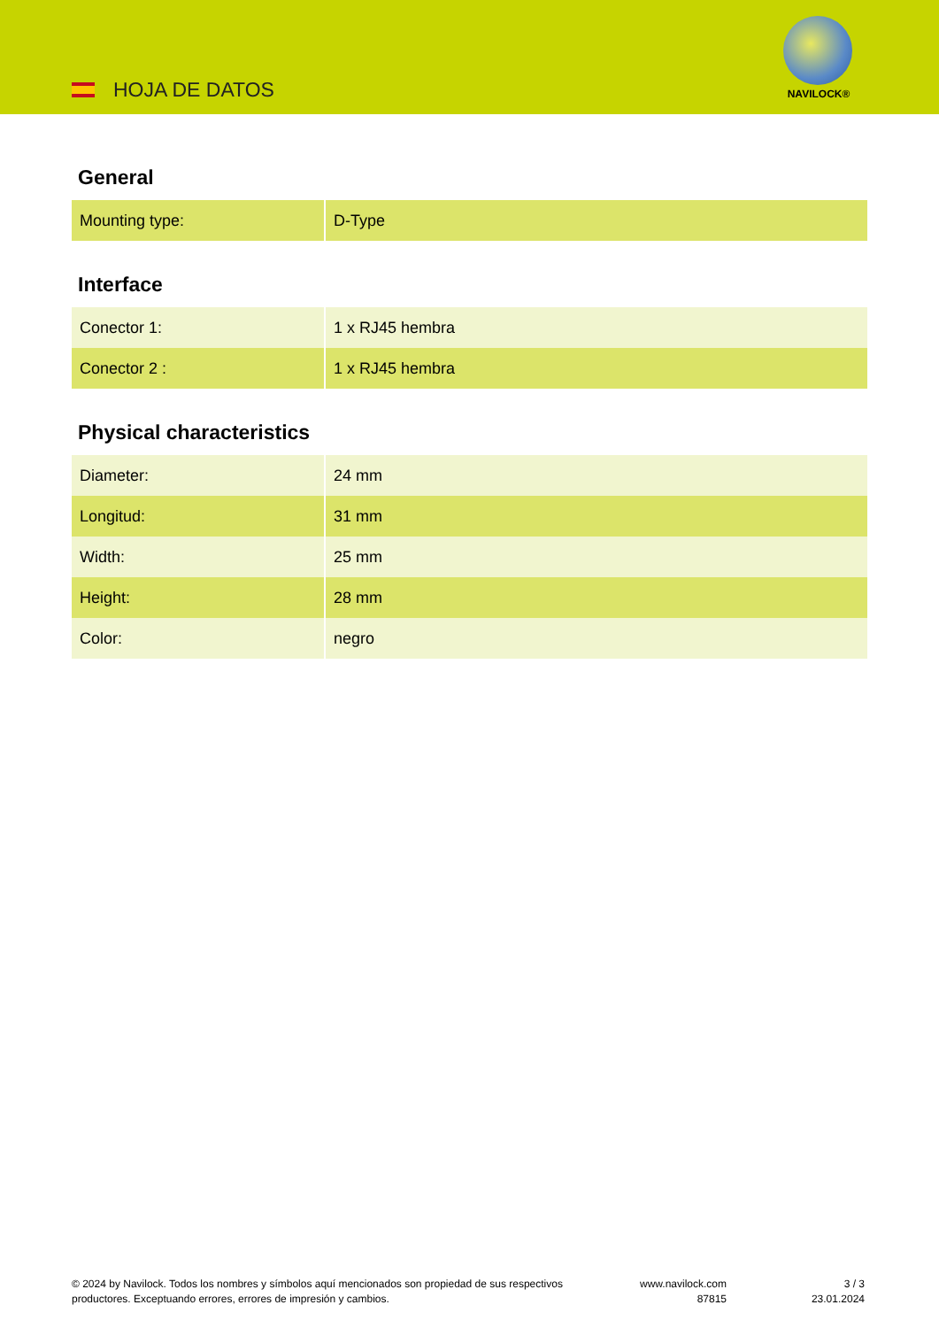HOJA DE DATOS
NAVILOCK®
General
| Mounting type: | D-Type |
Interface
| Conector 1: | 1 x RJ45 hembra |
| Conector 2 : | 1 x RJ45 hembra |
Physical characteristics
| Diameter: | 24 mm |
| Longitud: | 31 mm |
| Width: | 25 mm |
| Height: | 28 mm |
| Color: | negro |
© 2024 by Navilock. Todos los nombres y símbolos aquí mencionados son propiedad de sus respectivos productores. Exceptuando errores, errores de impresión y cambios.
www.navilock.com
87815
3 / 3
23.01.2024